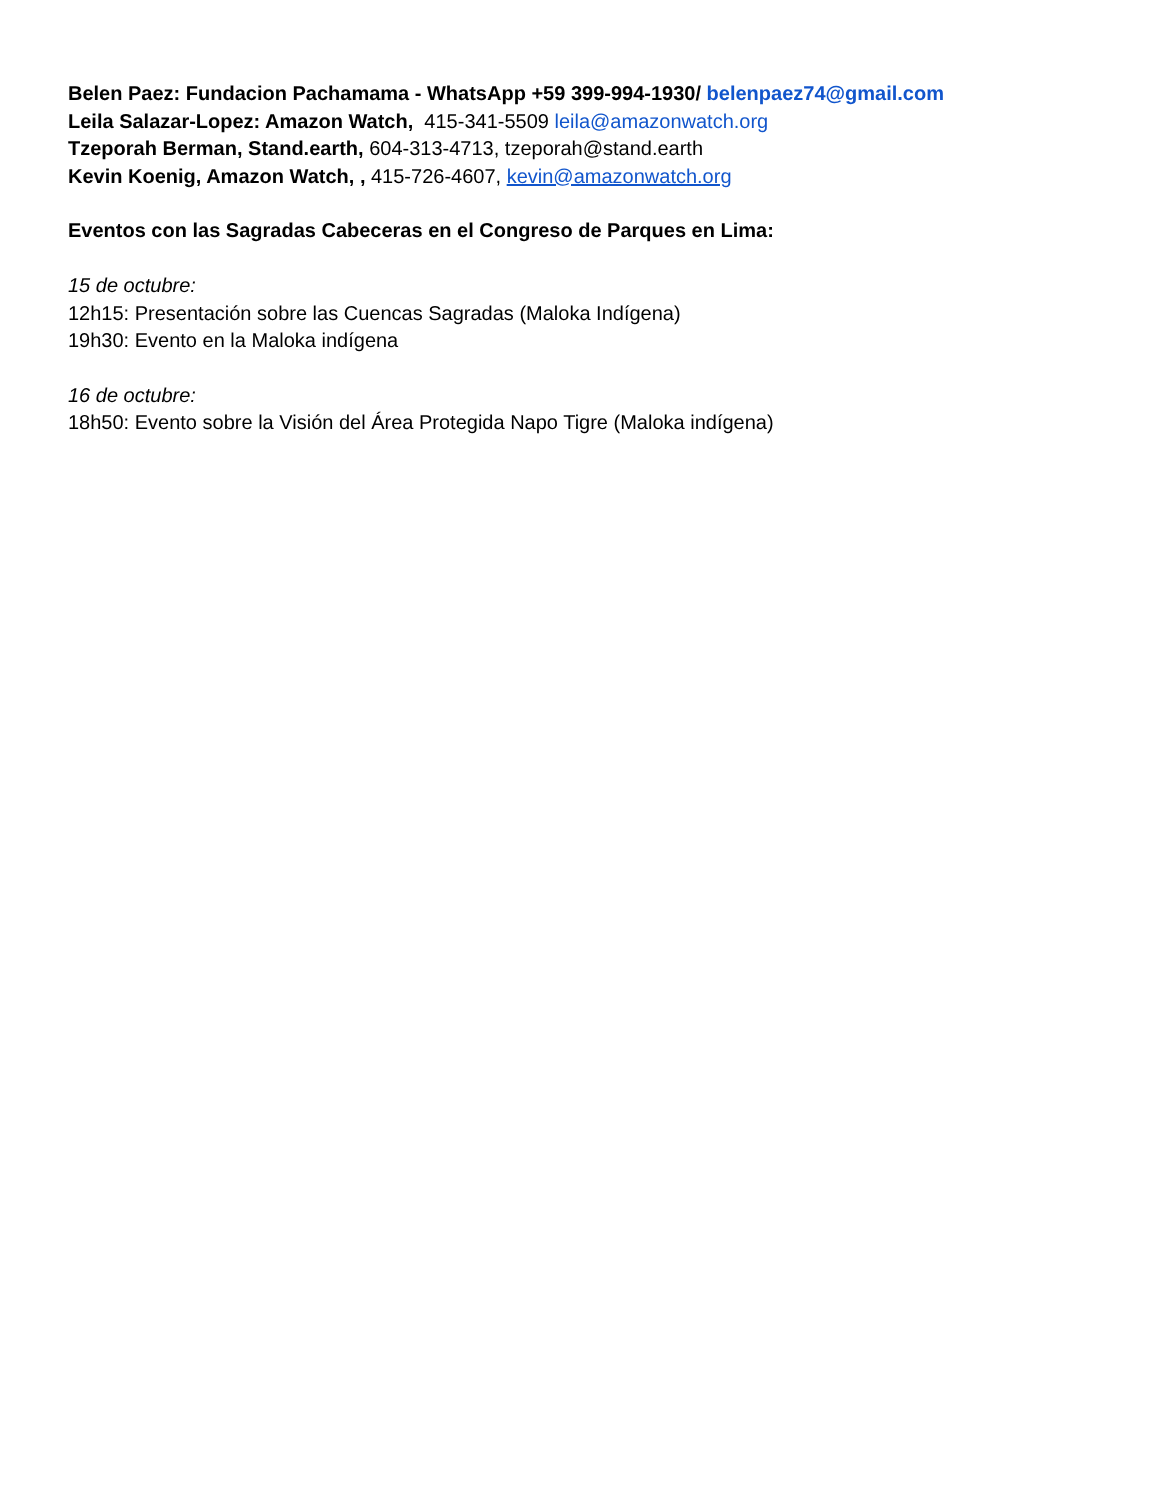Belen Paez: Fundacion Pachamama - WhatsApp +59 399-994-1930/ belenpaez74@gmail.com
Leila Salazar-Lopez: Amazon Watch, 415-341-5509 leila@amazonwatch.org
Tzeporah Berman, Stand.earth, 604-313-4713, tzeporah@stand.earth
Kevin Koenig, Amazon Watch, , 415-726-4607, kevin@amazonwatch.org
Eventos con las Sagradas Cabeceras en el Congreso de Parques en Lima:
15 de octubre:
12h15: Presentación sobre las Cuencas Sagradas (Maloka Indígena)
19h30: Evento en la Maloka indígena
16 de octubre:
18h50: Evento sobre la Visión del Área Protegida Napo Tigre (Maloka indígena)